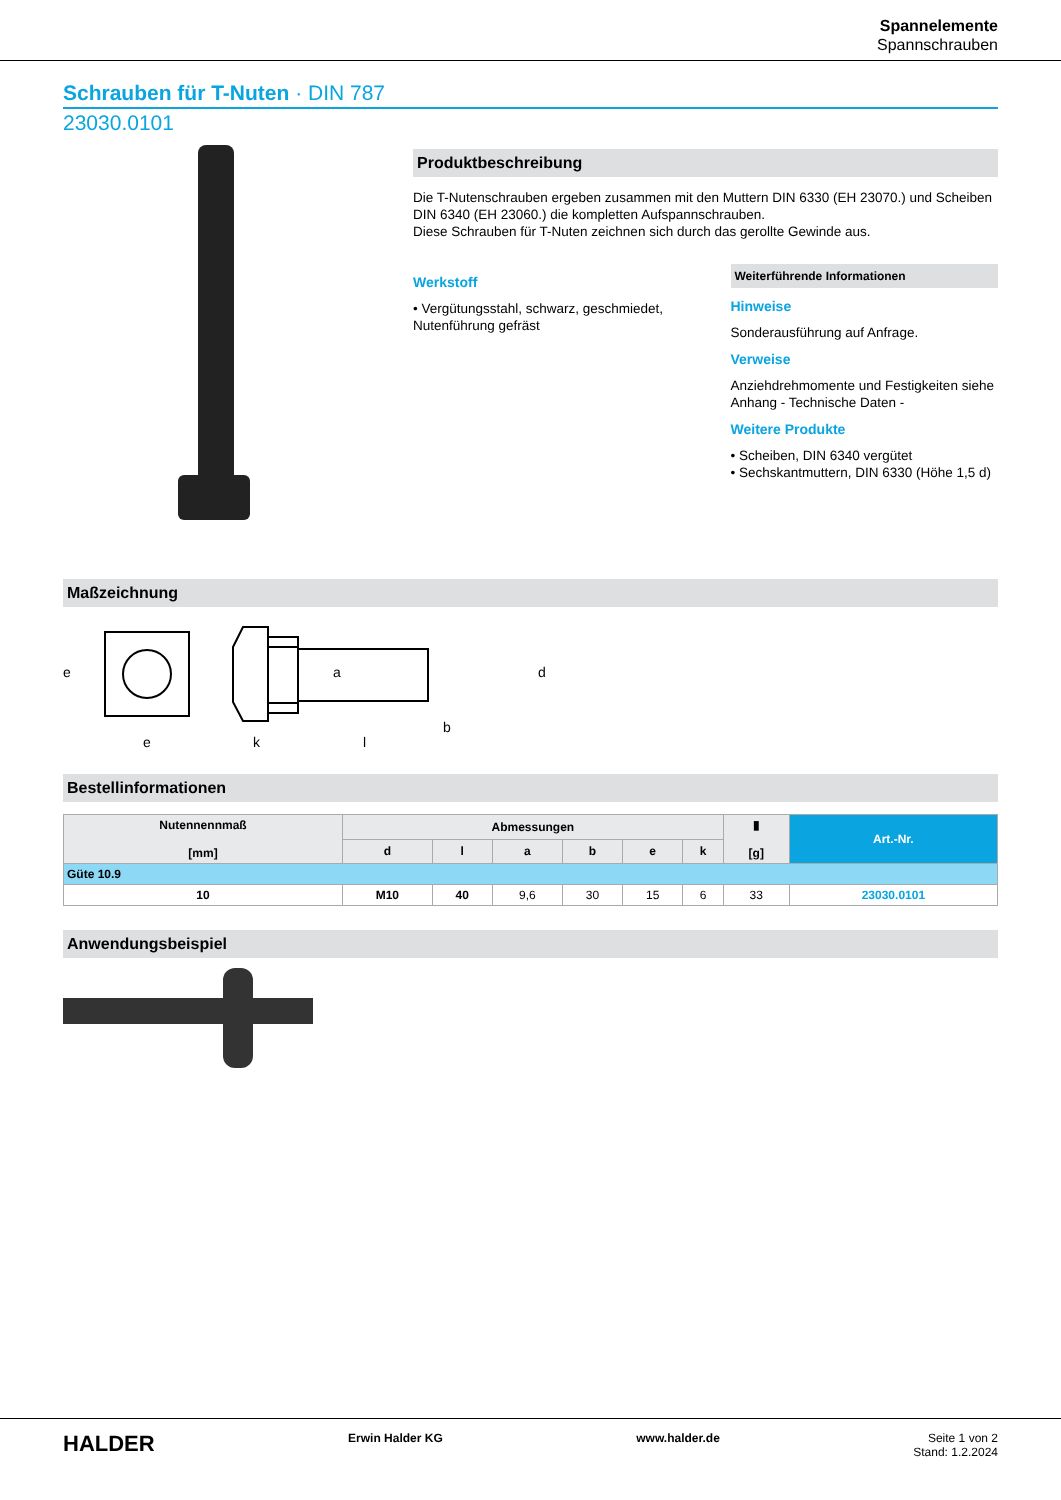Spannelemente
Spannschrauben
Schrauben für T-Nuten · DIN 787
23030.0101
Produktbeschreibung
Die T-Nutenschrauben ergeben zusammen mit den Muttern DIN 6330 (EH 23070.) und Scheiben DIN 6340 (EH 23060.) die kompletten Aufspannschrauben.
Diese Schrauben für T-Nuten zeichnen sich durch das gerollte Gewinde aus.
Werkstoff
• Vergütungsstahl, schwarz, geschmiedet, Nutenführung gefräst
Weiterführende Informationen
Hinweise
Sonderausführung auf Anfrage.
Verweise
Anziehdrehmomente und Festigkeiten siehe Anhang - Technische Daten -
Weitere Produkte
• Scheiben, DIN 6340 vergütet
• Sechskantmuttern, DIN 6330 (Höhe 1,5 d)
Maßzeichnung
e
k
l
b
e
a
d
Bestellinformationen
| Nutennennmaß [mm] | Abmessungen | | | | | | ▮ [g] | Art.-Nr. |
| --- | --- | --- | --- | --- | --- | --- | --- | --- |
| | d | l | a | b | e | k | | |
| Güte 10.9 | | | | | | | | |
| 10 | M10 | 40 | 9,6 | 30 | 15 | 6 | 33 | 23030.0101 |
Anwendungsbeispiel
HALDER Erwin Halder KG www.halder.de Seite 1 von 2
Stand: 1.2.2024